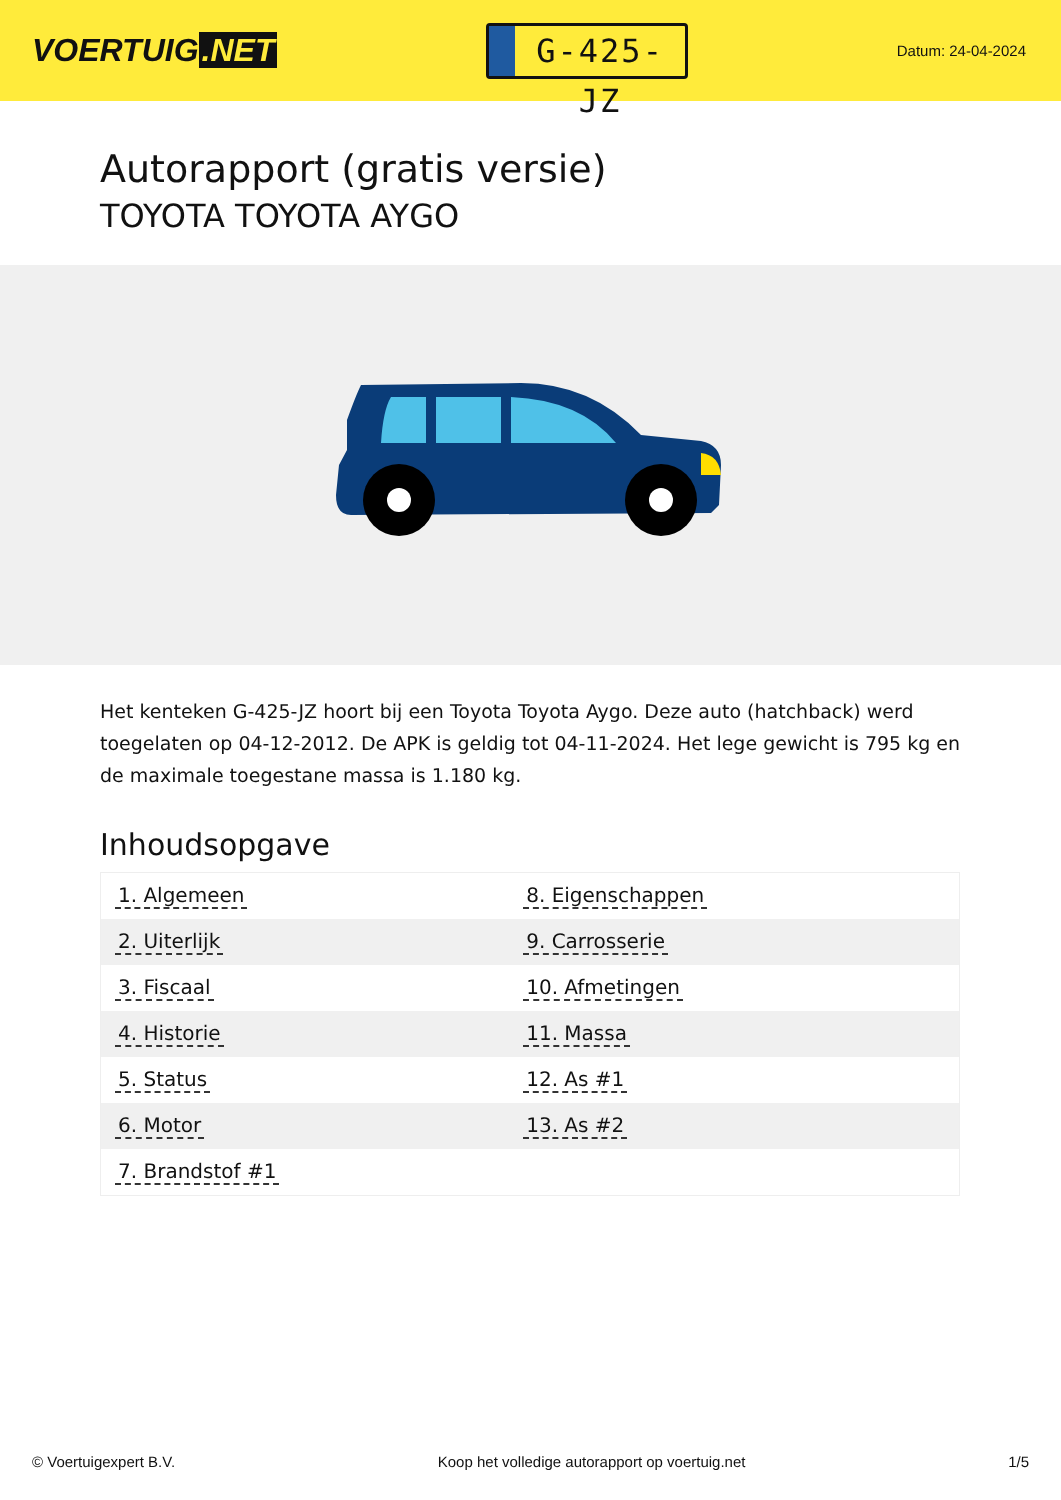VOERTUIG.NET
G-425-JZ
Datum: 24-04-2024
Autorapport (gratis versie)
TOYOTA TOYOTA AYGO
Het kenteken G-425-JZ hoort bij een Toyota Toyota Aygo. Deze auto (hatchback) werd toegelaten op 04-12-2012. De APK is geldig tot 04-11-2024. Het lege gewicht is 795 kg en de maximale toegestane massa is 1.180 kg.
Inhoudsopgave
| 1. Algemeen | 8. Eigenschappen |
| 2. Uiterlijk | 9. Carrosserie |
| 3. Fiscaal | 10. Afmetingen |
| 4. Historie | 11. Massa |
| 5. Status | 12. As #1 |
| 6. Motor | 13. As #2 |
| 7. Brandstof #1 | |
© Voertuigexpert B.V. Koop het volledige autorapport op voertuig.net 1/5